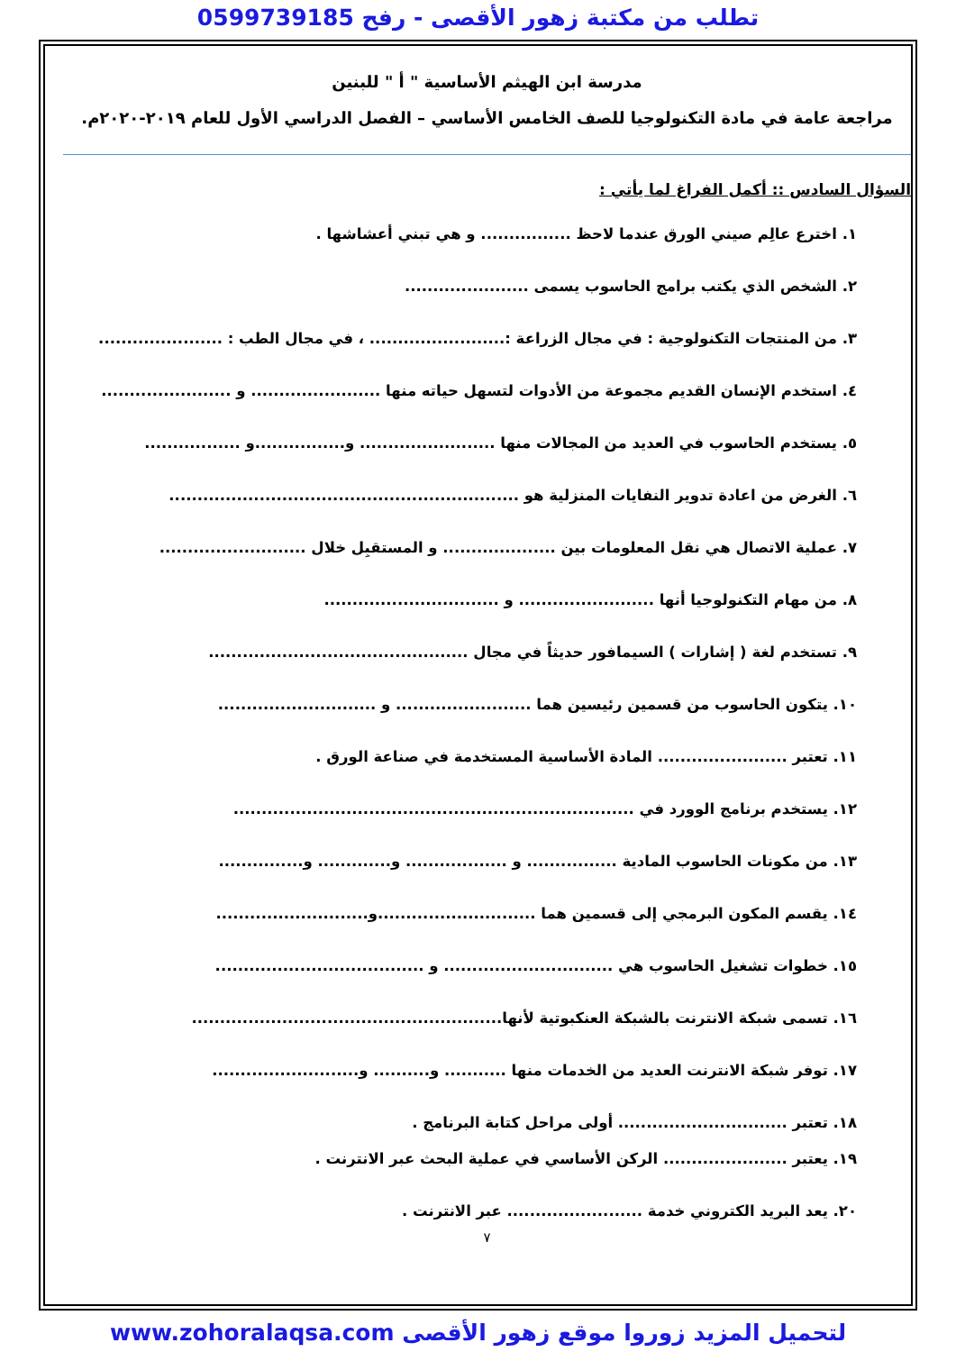تطلب من مكتبة زهور الأقصى - رفح 0599739185
مدرسة ابن الهيثم الأساسية " أ " للبنين
مراجعة عامة في مادة التكنولوجيا للصف الخامس الأساسي – الفصل الدراسي الأول للعام ٢٠١٩-٢٠٢٠م.
السؤال السادس :: أكمل الفراغ لما يأتي :
١. اخترع عالِم صيني الورق عندما لاحظ ................ و هي تبني أعشاشها .
٢. الشخص الذي يكتب برامج الحاسوب يسمى ......................
٣. من المنتجات التكنولوجية : في مجال الزراعة :........................ ، في مجال الطب : ......................
٤. استخدم الإنسان القديم مجموعة من الأدوات لتسهل حياته منها ....................... و .......................
٥. يستخدم الحاسوب في العديد من المجالات منها ........................ و................و .................
٦. الغرض من اعادة تدوير النفايات المنزلية هو ..............................................................
٧. عملية الاتصال هي نقل المعلومات بين .................... و المستقبِل خلال ..........................
٨. من مهام التكنولوجيا أنها ........................ و ...............................
٩. تستخدم لغة ( إشارات ) السيمافور حديثاً في مجال ..............................................
١٠. يتكون الحاسوب من قسمين رئيسين هما ........................ و ............................
١١. تعتبر ....................... المادة الأساسية المستخدمة في صناعة الورق .
١٢. يستخدم برنامج الوورد في .......................................................................
١٣. من مكونات الحاسوب المادية ................ و .................. و............. و...............
١٤. يقسم المكون البرمجي إلى قسمين هما ............................و...........................
١٥. خطوات تشغيل الحاسوب هي .............................. و .....................................
١٦. تسمى شبكة الانترنت بالشبكة العنكبوتية لأنها.......................................................
١٧. توفر شبكة الانترنت العديد من الخدمات منها ........... و.......... و..........................
١٨. تعتبر .............................. أولى مراحل كتابة البرنامج .
١٩. يعتبر ...................... الركن الأساسي في عملية البحث عبر الانترنت .
٢٠. يعد البريد الكتروني خدمة ........................ عبر الانترنت .
٧
لتحميل المزيد زوروا موقع زهور الأقصى www.zohoralaqsa.com